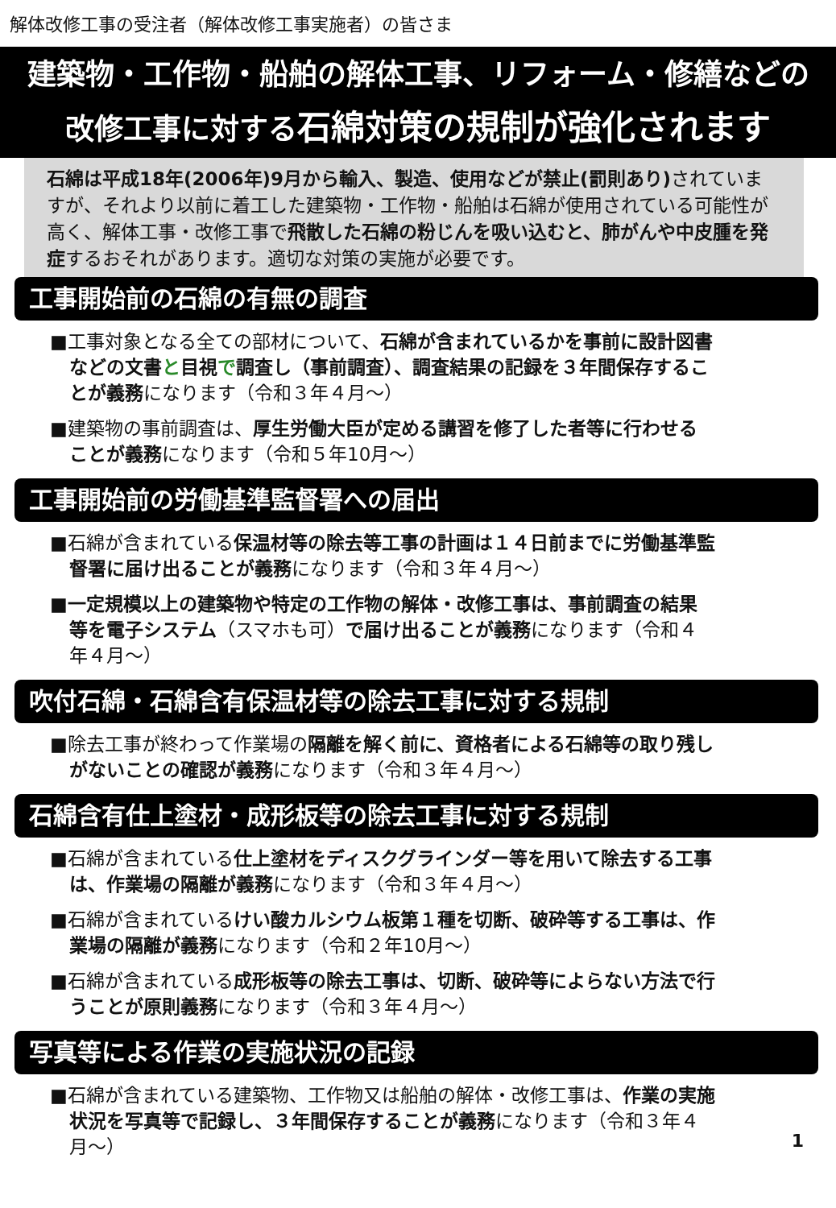解体改修工事の受注者（解体改修工事実施者）の皆さま
建築物・工作物・船舶の解体工事、リフォーム・修繕などの
改修工事に対する石綿対策の規制が強化されます
石綿は平成18年(2006年)9月から輸入、製造、使用などが禁止(罰則あり) されていますが、それより以前に着工した建築物・工作物・船舶は石綿が使用されている可能性が高く、解体工事・改修工事で飛散した石綿の粉じんを吸い込むと、肺がんや中皮腫を発症するおそれがあります。適切な対策の実施が必要です。
工事開始前の石綿の有無の調査
■工事対象となる全ての部材について、石綿が含まれているかを事前に設計図書などの文書と目視で調査し（事前調査）、調査結果の記録を３年間保存することが義務になります（令和３年４月～）
■建築物の事前調査は、厚生労働大臣が定める講習を修了した者等に行わせることが義務になります（令和５年10月～）
工事開始前の労働基準監督署への届出
■石綿が含まれている保温材等の除去等工事の計画は１４日前までに労働基準監督署に届け出ることが義務になります（令和３年４月～）
■一定規模以上の建築物や特定の工作物の解体・改修工事は、事前調査の結果等を電子システム（スマホも可）で届け出ることが義務になります（令和４年４月～）
吹付石綿・石綿含有保温材等の除去工事に対する規制
■除去工事が終わって作業場の隔離を解く前に、資格者による石綿等の取り残しがないことの確認が義務になります（令和３年４月～）
石綿含有仕上塗材・成形板等の除去工事に対する規制
■石綿が含まれている仕上塗材をディスクグラインダー等を用いて除去する工事は、作業場の隔離が義務になります（令和３年４月～）
■石綿が含まれているけい酸カルシウム板第１種を切断、破砕等する工事は、作業場の隔離が義務になります（令和２年10月～）
■石綿が含まれている成形板等の除去工事は、切断、破砕等によらない方法で行うことが原則義務になります（令和３年４月～）
写真等による作業の実施状況の記録
■石綿が含まれている建築物、工作物又は船舶の解体・改修工事は、作業の実施状況を写真等で記録し、３年間保存することが義務になります（令和３年４月～）
1